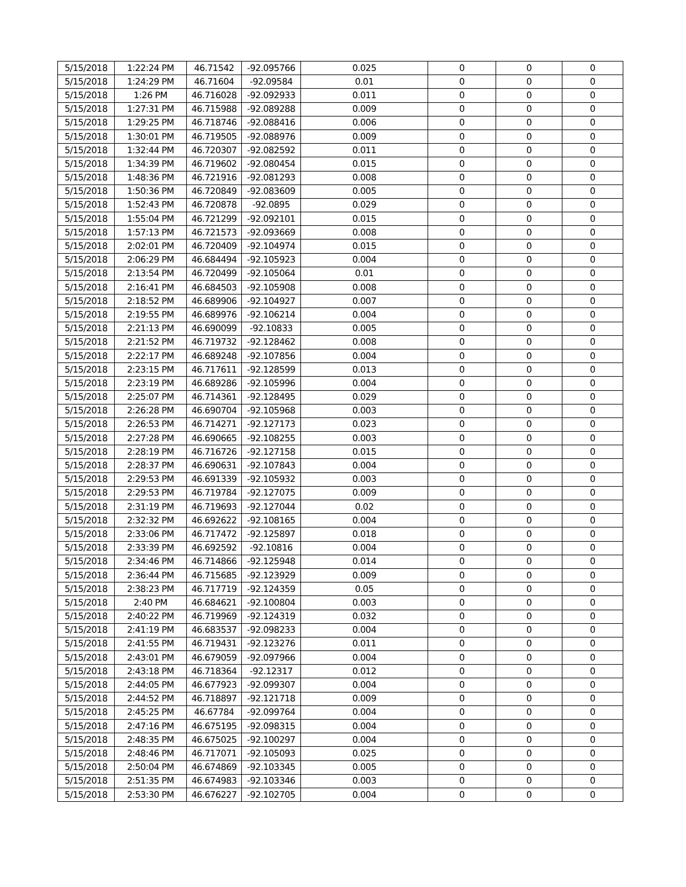| 5/15/2018 | 1:22:24 PM | 46.71542 | -92.095766 | 0.025 | 0 | 0 | 0 |
| 5/15/2018 | 1:24:29 PM | 46.71604 | -92.09584 | 0.01 | 0 | 0 | 0 |
| 5/15/2018 | 1:26 PM | 46.716028 | -92.092933 | 0.011 | 0 | 0 | 0 |
| 5/15/2018 | 1:27:31 PM | 46.715988 | -92.089288 | 0.009 | 0 | 0 | 0 |
| 5/15/2018 | 1:29:25 PM | 46.718746 | -92.088416 | 0.006 | 0 | 0 | 0 |
| 5/15/2018 | 1:30:01 PM | 46.719505 | -92.088976 | 0.009 | 0 | 0 | 0 |
| 5/15/2018 | 1:32:44 PM | 46.720307 | -92.082592 | 0.011 | 0 | 0 | 0 |
| 5/15/2018 | 1:34:39 PM | 46.719602 | -92.080454 | 0.015 | 0 | 0 | 0 |
| 5/15/2018 | 1:48:36 PM | 46.721916 | -92.081293 | 0.008 | 0 | 0 | 0 |
| 5/15/2018 | 1:50:36 PM | 46.720849 | -92.083609 | 0.005 | 0 | 0 | 0 |
| 5/15/2018 | 1:52:43 PM | 46.720878 | -92.0895 | 0.029 | 0 | 0 | 0 |
| 5/15/2018 | 1:55:04 PM | 46.721299 | -92.092101 | 0.015 | 0 | 0 | 0 |
| 5/15/2018 | 1:57:13 PM | 46.721573 | -92.093669 | 0.008 | 0 | 0 | 0 |
| 5/15/2018 | 2:02:01 PM | 46.720409 | -92.104974 | 0.015 | 0 | 0 | 0 |
| 5/15/2018 | 2:06:29 PM | 46.684494 | -92.105923 | 0.004 | 0 | 0 | 0 |
| 5/15/2018 | 2:13:54 PM | 46.720499 | -92.105064 | 0.01 | 0 | 0 | 0 |
| 5/15/2018 | 2:16:41 PM | 46.684503 | -92.105908 | 0.008 | 0 | 0 | 0 |
| 5/15/2018 | 2:18:52 PM | 46.689906 | -92.104927 | 0.007 | 0 | 0 | 0 |
| 5/15/2018 | 2:19:55 PM | 46.689976 | -92.106214 | 0.004 | 0 | 0 | 0 |
| 5/15/2018 | 2:21:13 PM | 46.690099 | -92.10833 | 0.005 | 0 | 0 | 0 |
| 5/15/2018 | 2:21:52 PM | 46.719732 | -92.128462 | 0.008 | 0 | 0 | 0 |
| 5/15/2018 | 2:22:17 PM | 46.689248 | -92.107856 | 0.004 | 0 | 0 | 0 |
| 5/15/2018 | 2:23:15 PM | 46.717611 | -92.128599 | 0.013 | 0 | 0 | 0 |
| 5/15/2018 | 2:23:19 PM | 46.689286 | -92.105996 | 0.004 | 0 | 0 | 0 |
| 5/15/2018 | 2:25:07 PM | 46.714361 | -92.128495 | 0.029 | 0 | 0 | 0 |
| 5/15/2018 | 2:26:28 PM | 46.690704 | -92.105968 | 0.003 | 0 | 0 | 0 |
| 5/15/2018 | 2:26:53 PM | 46.714271 | -92.127173 | 0.023 | 0 | 0 | 0 |
| 5/15/2018 | 2:27:28 PM | 46.690665 | -92.108255 | 0.003 | 0 | 0 | 0 |
| 5/15/2018 | 2:28:19 PM | 46.716726 | -92.127158 | 0.015 | 0 | 0 | 0 |
| 5/15/2018 | 2:28:37 PM | 46.690631 | -92.107843 | 0.004 | 0 | 0 | 0 |
| 5/15/2018 | 2:29:53 PM | 46.691339 | -92.105932 | 0.003 | 0 | 0 | 0 |
| 5/15/2018 | 2:29:53 PM | 46.719784 | -92.127075 | 0.009 | 0 | 0 | 0 |
| 5/15/2018 | 2:31:19 PM | 46.719693 | -92.127044 | 0.02 | 0 | 0 | 0 |
| 5/15/2018 | 2:32:32 PM | 46.692622 | -92.108165 | 0.004 | 0 | 0 | 0 |
| 5/15/2018 | 2:33:06 PM | 46.717472 | -92.125897 | 0.018 | 0 | 0 | 0 |
| 5/15/2018 | 2:33:39 PM | 46.692592 | -92.10816 | 0.004 | 0 | 0 | 0 |
| 5/15/2018 | 2:34:46 PM | 46.714866 | -92.125948 | 0.014 | 0 | 0 | 0 |
| 5/15/2018 | 2:36:44 PM | 46.715685 | -92.123929 | 0.009 | 0 | 0 | 0 |
| 5/15/2018 | 2:38:23 PM | 46.717719 | -92.124359 | 0.05 | 0 | 0 | 0 |
| 5/15/2018 | 2:40 PM | 46.684621 | -92.100804 | 0.003 | 0 | 0 | 0 |
| 5/15/2018 | 2:40:22 PM | 46.719969 | -92.124319 | 0.032 | 0 | 0 | 0 |
| 5/15/2018 | 2:41:19 PM | 46.683537 | -92.098233 | 0.004 | 0 | 0 | 0 |
| 5/15/2018 | 2:41:55 PM | 46.719431 | -92.123276 | 0.011 | 0 | 0 | 0 |
| 5/15/2018 | 2:43:01 PM | 46.679059 | -92.097966 | 0.004 | 0 | 0 | 0 |
| 5/15/2018 | 2:43:18 PM | 46.718364 | -92.12317 | 0.012 | 0 | 0 | 0 |
| 5/15/2018 | 2:44:05 PM | 46.677923 | -92.099307 | 0.004 | 0 | 0 | 0 |
| 5/15/2018 | 2:44:52 PM | 46.718897 | -92.121718 | 0.009 | 0 | 0 | 0 |
| 5/15/2018 | 2:45:25 PM | 46.67784 | -92.099764 | 0.004 | 0 | 0 | 0 |
| 5/15/2018 | 2:47:16 PM | 46.675195 | -92.098315 | 0.004 | 0 | 0 | 0 |
| 5/15/2018 | 2:48:35 PM | 46.675025 | -92.100297 | 0.004 | 0 | 0 | 0 |
| 5/15/2018 | 2:48:46 PM | 46.717071 | -92.105093 | 0.025 | 0 | 0 | 0 |
| 5/15/2018 | 2:50:04 PM | 46.674869 | -92.103345 | 0.005 | 0 | 0 | 0 |
| 5/15/2018 | 2:51:35 PM | 46.674983 | -92.103346 | 0.003 | 0 | 0 | 0 |
| 5/15/2018 | 2:53:30 PM | 46.676227 | -92.102705 | 0.004 | 0 | 0 | 0 |